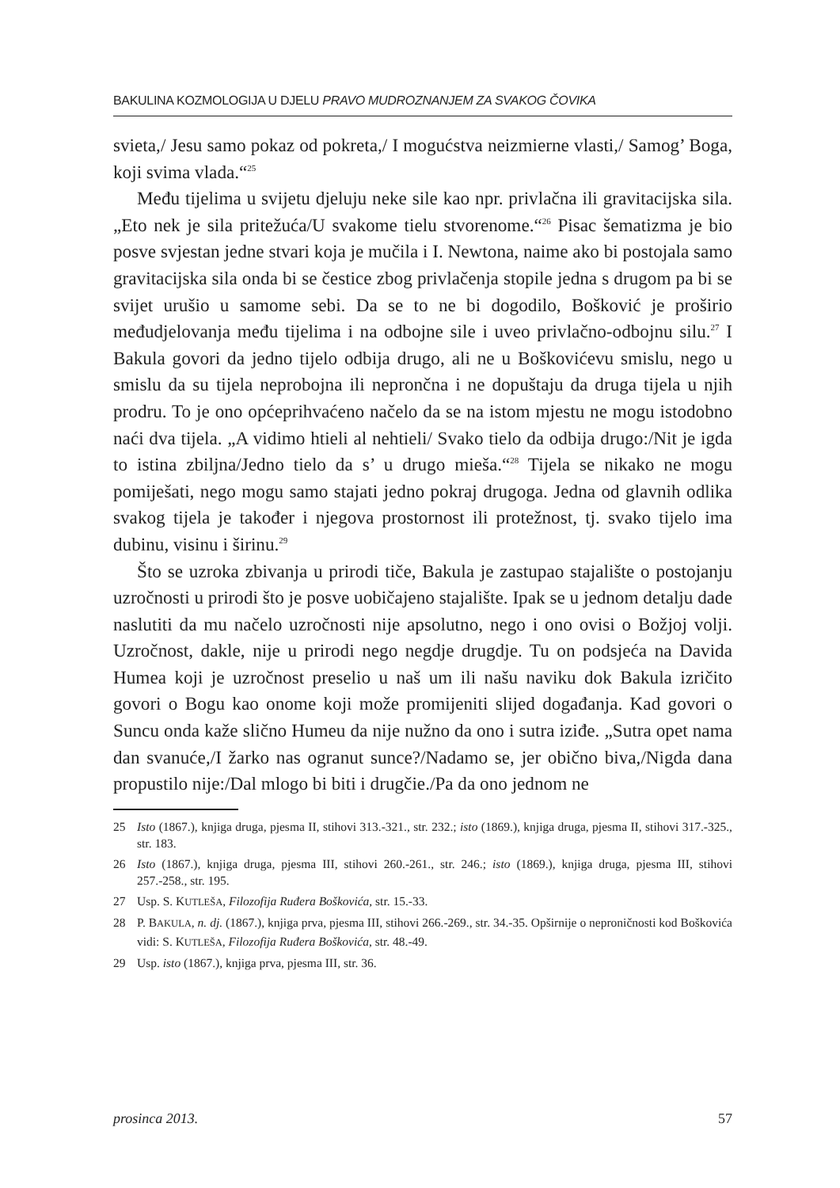BAKULINA KOZMOLOGIJA U DJELU PRAVO MUDROZNANJEM ZA SVAKOG ČOVIKA
svieta,/ Jesu samo pokaz od pokreta,/ I mogućstva neizmierne vlasti,/ Samog’ Boga, koji svima vlada.“<sup>25</sup>
Među tijelima u svijetu djeluju neke sile kao npr. privlačna ili gravitacijska sila. „Eto nek je sila pritežuća/U svakome tielu stvorenome.“<sup>26</sup> Pisac šematizma je bio posve svjestan jedne stvari koja je mučila i I. Newtona, naime ako bi postojala samo gravitacijska sila onda bi se čestice zbog privlačenja stopile jedna s drugom pa bi se svijet urušio u samome sebi. Da se to ne bi dogodilo, Bošković je proširio međudjelovanja među tijelima i na odbojne sile i uveo privlačno-odbojnu silu.<sup>27</sup> I Bakula govori da jedno tijelo odbija drugo, ali ne u Boškovićevu smislu, nego u smislu da su tijela neprobojna ili neprončna i ne dopuštaju da druga tijela u njih prodru. To je ono općeprihvaćeno načelo da se na istom mjestu ne mogu istodobno naći dva tijela. „A vidimo htieli al nehtieli/ Svako tielo da odbija drugo:/Nit je igda to istina zbiljna/Jedno tielo da s’ u drugo mieša.“<sup>28</sup> Tijela se nikako ne mogu pomiješati, nego mogu samo stajati jedno pokraj drugoga. Jedna od glavnih odlika svakog tijela je također i njegova prostornost ili protežnost, tj. svako tijelo ima dubinu, visinu i širinu.<sup>29</sup>
Što se uzroka zbivanja u prirodi tiče, Bakula je zastupao stajalište o postojanju uzročnosti u prirodi što je posve uobičajeno stajalište. Ipak se u jednom detalju dade naslutiti da mu načelo uzročnosti nije apsolutno, nego i ono ovisi o Božjoj volji. Uzročnost, dakle, nije u prirodi nego negdje drugdje. Tu on podsjeća na Davida Humea koji je uzročnost preselio u naš um ili našu naviku dok Bakula izričito govori o Bogu kao onome koji može promijeniti slijed događanja. Kad govori o Suncu onda kaže slično Humeu da nije nužno da ono i sutra iziđe. „Sutra opet nama dan svanuće,/I žarko nas ogranut sunce?/Nadamo se, jer obično biva,/Nigda dana propustilo nije:/Dal mlogo bi biti i drugčie./Pa da ono jednom ne
25 Isto (1867.), knjiga druga, pjesma II, stihovi 313.-321., str. 232.; isto (1869.), knjiga druga, pjesma II, stihovi 317.-325., str. 183.
26 Isto (1867.), knjiga druga, pjesma III, stihovi 260.-261., str. 246.; isto (1869.), knjiga druga, pjesma III, stihovi 257.-258., str. 195.
27 Usp. S. KUTLEŠA, Filozofija Ruđera Boškovića, str. 15.-33.
28 P. BAKULA, n. dj. (1867.), knjiga prva, pjesma III, stihovi 266.-269., str. 34.-35. Opširnije o neproničnosti kod Boškovića vidi: S. KUTLEŠA, Filozofija Ruđera Boškovića, str. 48.-49.
29 Usp. isto (1867.), knjiga prva, pjesma III, str. 36.
prosinca 2013. 57